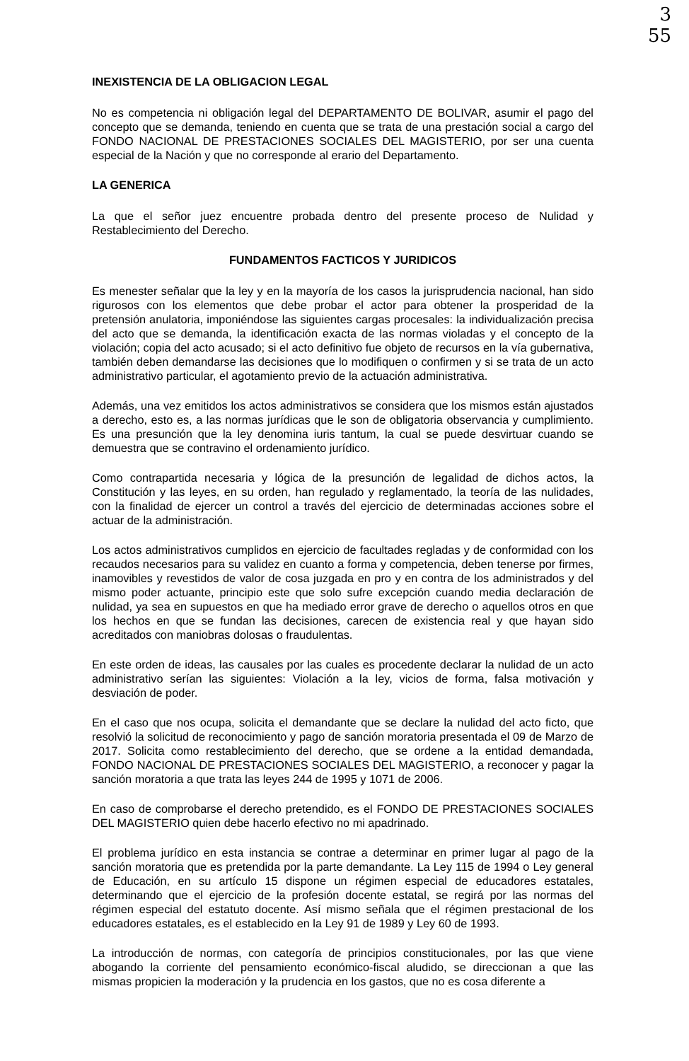3
55
INEXISTENCIA DE LA OBLIGACION LEGAL
No es competencia ni obligación legal del DEPARTAMENTO DE BOLIVAR, asumir el pago del concepto que se demanda, teniendo en cuenta que se trata de una prestación social a cargo del FONDO NACIONAL DE PRESTACIONES SOCIALES DEL MAGISTERIO, por ser una cuenta especial de la Nación y que no corresponde al erario del Departamento.
LA GENERICA
La que el señor juez encuentre probada dentro del presente proceso de Nulidad y Restablecimiento del Derecho.
FUNDAMENTOS FACTICOS Y JURIDICOS
Es menester señalar que la ley y en la mayoría de los casos la jurisprudencia nacional, han sido rigurosos con los elementos que debe probar el actor para obtener la prosperidad de la pretensión anulatoria, imponiéndose las siguientes cargas procesales: la individualización precisa del acto que se demanda, la identificación exacta de las normas violadas y el concepto de la violación; copia del acto acusado; si el acto definitivo fue objeto de recursos en la vía gubernativa, también deben demandarse las decisiones que lo modifiquen o confirmen y si se trata de un acto administrativo particular, el agotamiento previo de la actuación administrativa.
Además, una vez emitidos los actos administrativos se considera que los mismos están ajustados a derecho, esto es, a las normas jurídicas que le son de obligatoria observancia y cumplimiento. Es una presunción que la ley denomina iuris tantum, la cual se puede desvirtuar cuando se demuestra que se contravino el ordenamiento jurídico.
Como contrapartida necesaria y lógica de la presunción de legalidad de dichos actos, la Constitución y las leyes, en su orden, han regulado y reglamentado, la teoría de las nulidades, con la finalidad de ejercer un control a través del ejercicio de determinadas acciones sobre el actuar de la administración.
Los actos administrativos cumplidos en ejercicio de facultades regladas y de conformidad con los recaudos necesarios para su validez en cuanto a forma y competencia, deben tenerse por firmes, inamovibles y revestidos de valor de cosa juzgada en pro y en contra de los administrados y del mismo poder actuante, principio este que solo sufre excepción cuando media declaración de nulidad, ya sea en supuestos en que ha mediado error grave de derecho o aquellos otros en que los hechos en que se fundan las decisiones, carecen de existencia real y que hayan sido acreditados con maniobras dolosas o fraudulentas.
En este orden de ideas, las causales por las cuales es procedente declarar la nulidad de un acto administrativo serían las siguientes: Violación a la ley, vicios de forma, falsa motivación y desviación de poder.
En el caso que nos ocupa, solicita el demandante que se declare la nulidad del acto ficto, que resolvió la solicitud de reconocimiento y pago de sanción moratoria presentada el 09 de Marzo de 2017. Solicita como restablecimiento del derecho, que se ordene a la entidad demandada, FONDO NACIONAL DE PRESTACIONES SOCIALES DEL MAGISTERIO, a reconocer y pagar la sanción moratoria a que trata las leyes 244 de 1995 y 1071 de 2006.
En caso de comprobarse el derecho pretendido, es el FONDO DE PRESTACIONES SOCIALES DEL MAGISTERIO quien debe hacerlo efectivo no mi apadrinado.
El problema jurídico en esta instancia se contrae a determinar en primer lugar al pago de la sanción moratoria que es pretendida por la parte demandante. La Ley 115 de 1994 o Ley general de Educación, en su artículo 15 dispone un régimen especial de educadores estatales, determinando que el ejercicio de la profesión docente estatal, se regirá por las normas del régimen especial del estatuto docente. Así mismo señala que el régimen prestacional de los educadores estatales, es el establecido en la Ley 91 de 1989 y Ley 60 de 1993.
La introducción de normas, con categoría de principios constitucionales, por las que viene abogando la corriente del pensamiento económico-fiscal aludido, se direccionan a que las mismas propicien la moderación y la prudencia en los gastos, que no es cosa diferente a